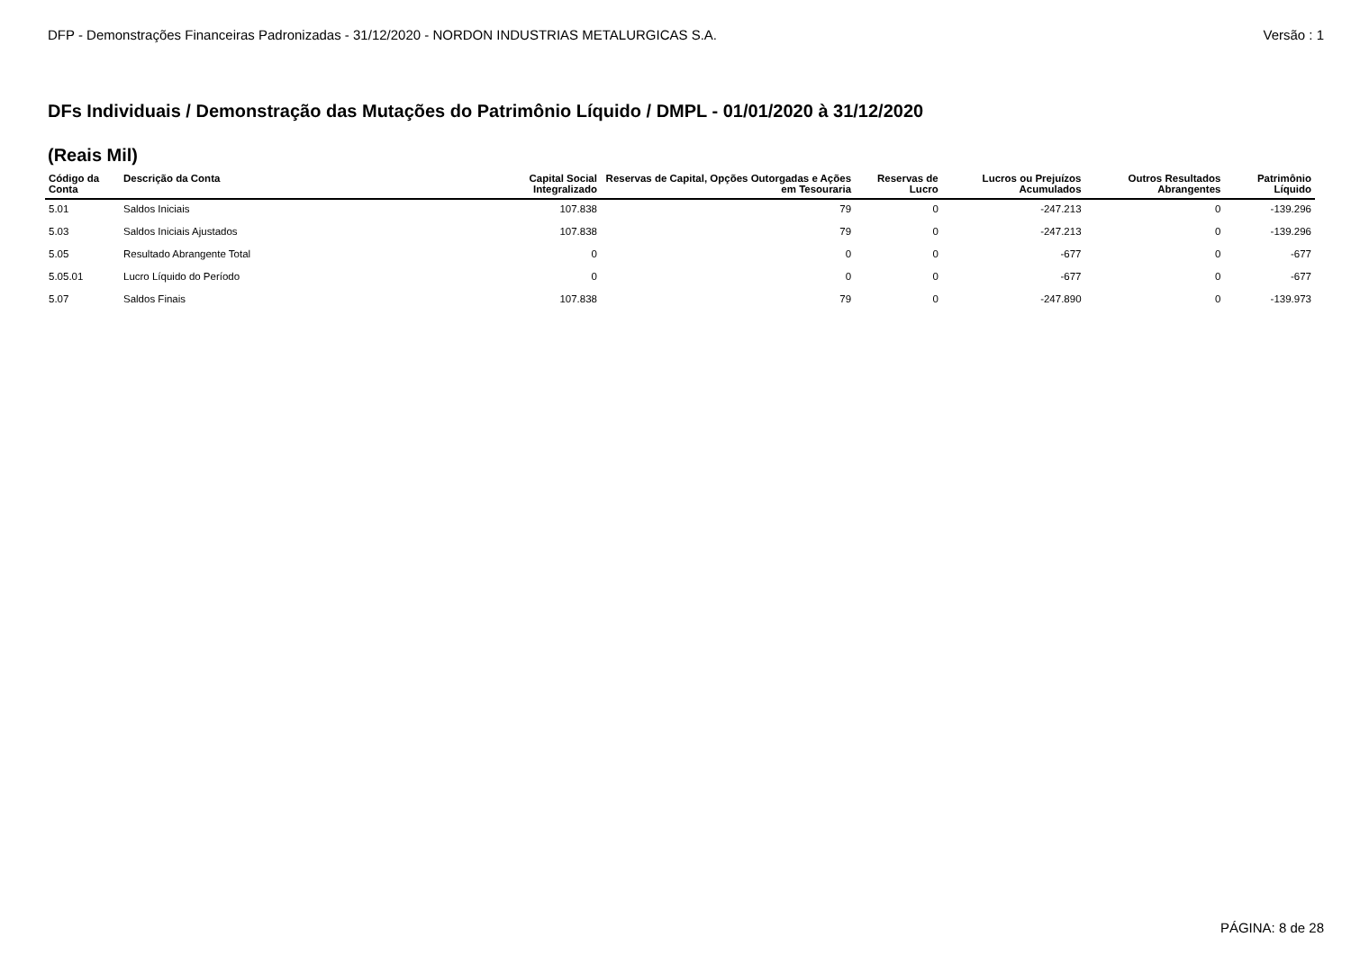DFP - Demonstrações Financeiras Padronizadas - 31/12/2020 - NORDON INDUSTRIAS METALURGICAS S.A. Versão : 1
DFs Individuais / Demonstração das Mutações do Patrimônio Líquido / DMPL - 01/01/2020 à 31/12/2020
(Reais Mil)
| Código da Conta | Descrição da Conta | Capital Social Integralizado | Reservas de Capital, Opções Outorgadas e Ações em Tesouraria | Reservas de Lucro | Lucros ou Prejuízos Acumulados | Outros Resultados Abrangentes | Patrimônio Líquido |
| --- | --- | --- | --- | --- | --- | --- | --- |
| 5.01 | Saldos Iniciais | 107.838 | 79 | 0 | -247.213 | 0 | -139.296 |
| 5.03 | Saldos Iniciais Ajustados | 107.838 | 79 | 0 | -247.213 | 0 | -139.296 |
| 5.05 | Resultado Abrangente Total | 0 | 0 | 0 | -677 | 0 | -677 |
| 5.05.01 | Lucro Líquido do Período | 0 | 0 | 0 | -677 | 0 | -677 |
| 5.07 | Saldos Finais | 107.838 | 79 | 0 | -247.890 | 0 | -139.973 |
PÁGINA: 8 de 28